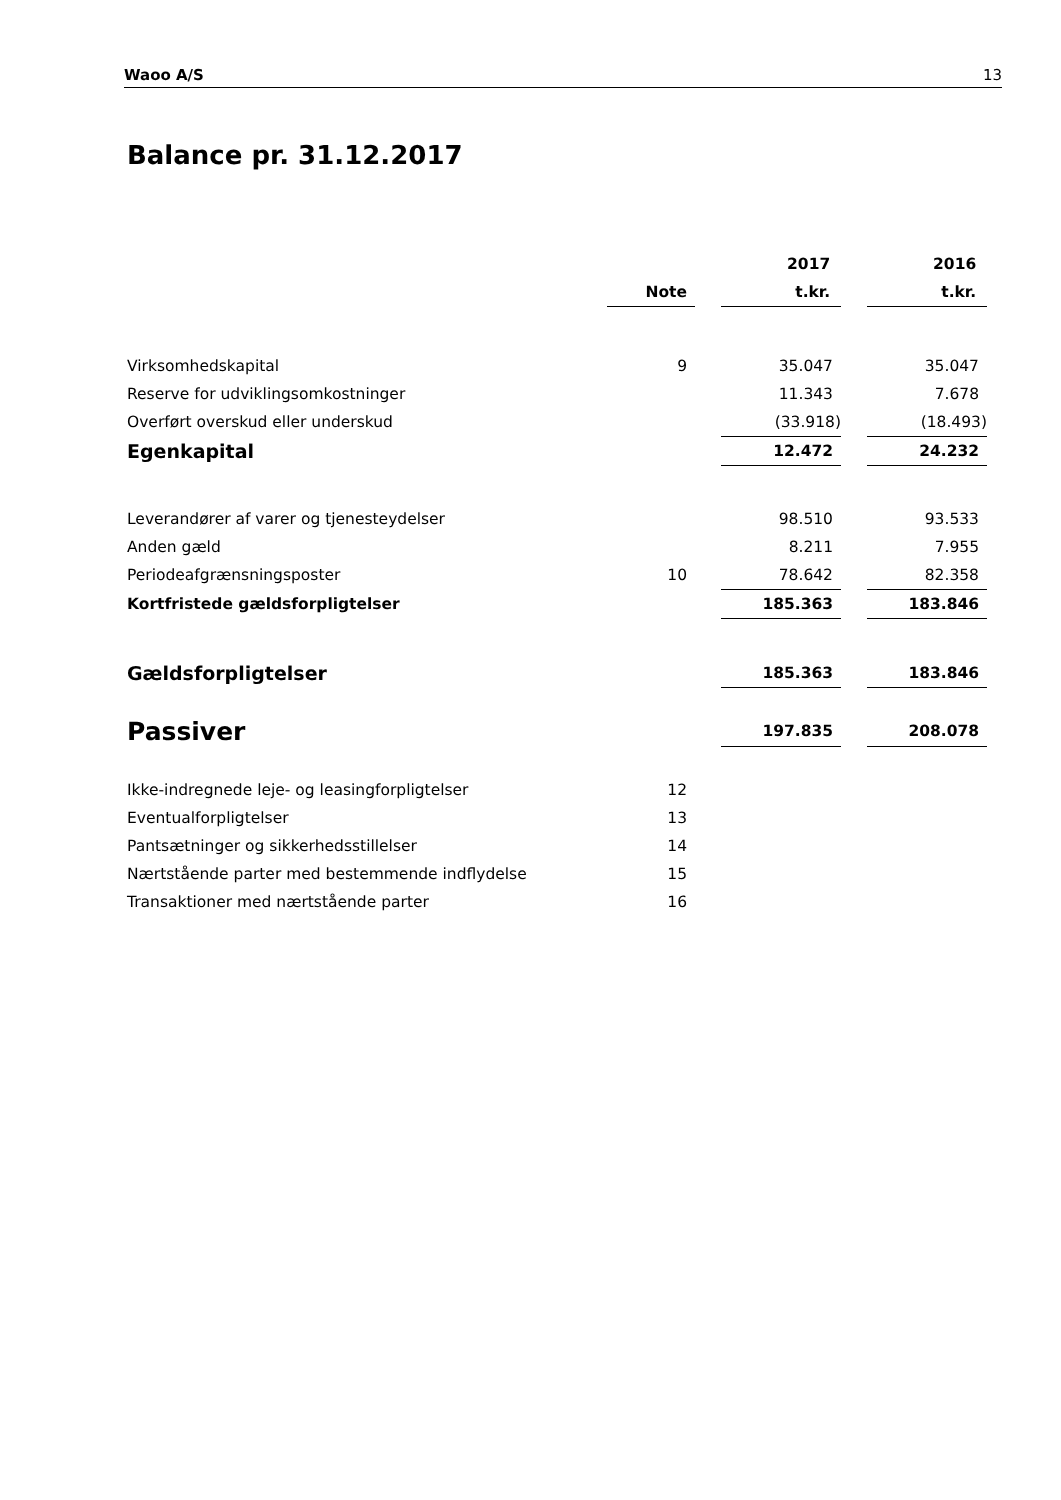Waoo A/S 13
Balance pr. 31.12.2017
| | | | 2017 | | 2016 |
| --- | --- | --- | --- | --- | --- |
| | Note | | t.kr. | | t.kr. |
| Virksomhedskapital | 9 | | 35.047 | | 35.047 |
| Reserve for udviklingsomkostninger | | | 11.343 | | 7.678 |
| Overført overskud eller underskud | | | (33.918) | | (18.493) |
| Egenkapital | | | 12.472 | | 24.232 |
| Leverandører af varer og tjenesteydelser | | | 98.510 | | 93.533 |
| Anden gæld | | | 8.211 | | 7.955 |
| Periodeafgrænsningsposter | 10 | | 78.642 | | 82.358 |
| Kortfristede gældsforpligtelser | | | 185.363 | | 183.846 |
| Gældsforpligtelser | | | 185.363 | | 183.846 |
| Passiver | | | 197.835 | | 208.078 |
| Ikke-indregnede leje- og leasingforpligtelser | 12 | | | | |
| Eventualforpligtelser | 13 | | | | |
| Pantsætninger og sikkerhedsstillelser | 14 | | | | |
| Nærtstående parter med bestemmende indflydelse | 15 | | | | |
| Transaktioner med nærtstående parter | 16 | | | | |